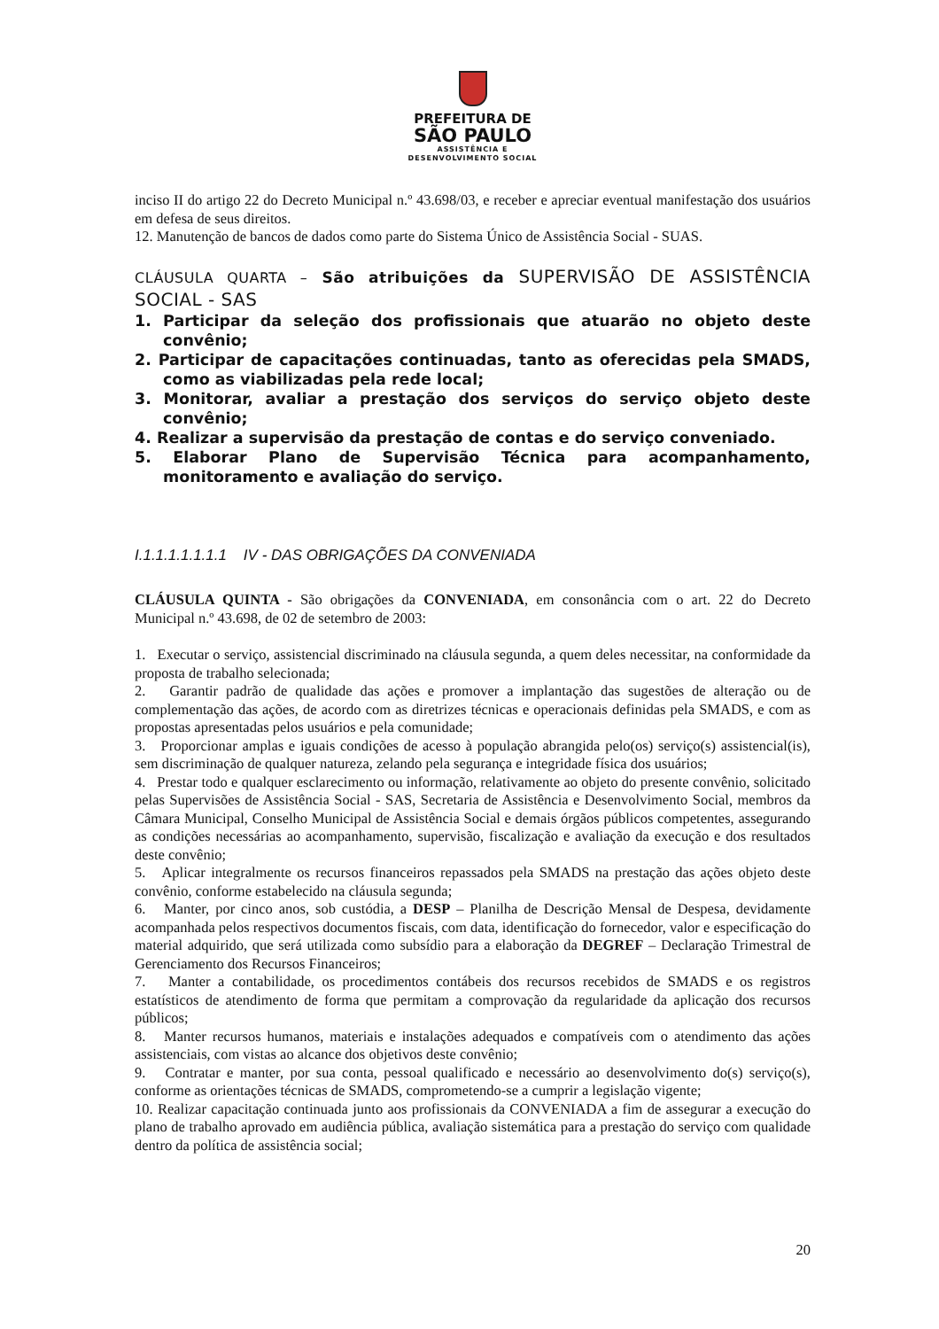PREFEITURA DE
SÃO PAULO
ASSISTÊNCIA E
DESENVOLVIMENTO SOCIAL
inciso II do artigo 22 do Decreto Municipal n.º 43.698/03, e receber e apreciar eventual manifestação dos usuários em defesa de seus direitos.
12. Manutenção de bancos de dados como parte do Sistema Único de Assistência Social - SUAS.
CLÁUSULA QUARTA – São atribuições da SUPERVISÃO DE ASSISTÊNCIA SOCIAL - SAS
1. Participar da seleção dos profissionais que atuarão no objeto deste convênio;
2. Participar de capacitações continuadas, tanto as oferecidas pela SMADS, como as viabilizadas pela rede local;
3. Monitorar, avaliar a prestação dos serviços do serviço objeto deste convênio;
4. Realizar a supervisão da prestação de contas e do serviço conveniado.
5. Elaborar Plano de Supervisão Técnica para acompanhamento, monitoramento e avaliação do serviço.
I.1.1.1.1.1.1.1 IV - DAS OBRIGAÇÕES DA CONVENIADA
CLÁUSULA QUINTA - São obrigações da CONVENIADA, em consonância com o art. 22 do Decreto Municipal n.º 43.698, de 02 de setembro de 2003:
1. Executar o serviço, assistencial discriminado na cláusula segunda, a quem deles necessitar, na conformidade da proposta de trabalho selecionada;
2. Garantir padrão de qualidade das ações e promover a implantação das sugestões de alteração ou de complementação das ações, de acordo com as diretrizes técnicas e operacionais definidas pela SMADS, e com as propostas apresentadas pelos usuários e pela comunidade;
3. Proporcionar amplas e iguais condições de acesso à população abrangida pelo(os) serviço(s) assistencial(is), sem discriminação de qualquer natureza, zelando pela segurança e integridade física dos usuários;
4. Prestar todo e qualquer esclarecimento ou informação, relativamente ao objeto do presente convênio, solicitado pelas Supervisões de Assistência Social - SAS, Secretaria de Assistência e Desenvolvimento Social, membros da Câmara Municipal, Conselho Municipal de Assistência Social e demais órgãos públicos competentes, assegurando as condições necessárias ao acompanhamento, supervisão, fiscalização e avaliação da execução e dos resultados deste convênio;
5. Aplicar integralmente os recursos financeiros repassados pela SMADS na prestação das ações objeto deste convênio, conforme estabelecido na cláusula segunda;
6. Manter, por cinco anos, sob custódia, a DESP – Planilha de Descrição Mensal de Despesa, devidamente acompanhada pelos respectivos documentos fiscais, com data, identificação do fornecedor, valor e especificação do material adquirido, que será utilizada como subsídio para a elaboração da DEGREF – Declaração Trimestral de Gerenciamento dos Recursos Financeiros;
7. Manter a contabilidade, os procedimentos contábeis dos recursos recebidos de SMADS e os registros estatísticos de atendimento de forma que permitam a comprovação da regularidade da aplicação dos recursos públicos;
8. Manter recursos humanos, materiais e instalações adequados e compatíveis com o atendimento das ações assistenciais, com vistas ao alcance dos objetivos deste convênio;
9. Contratar e manter, por sua conta, pessoal qualificado e necessário ao desenvolvimento do(s) serviço(s), conforme as orientações técnicas de SMADS, comprometendo-se a cumprir a legislação vigente;
10. Realizar capacitação continuada junto aos profissionais da CONVENIADA a fim de assegurar a execução do plano de trabalho aprovado em audiência pública, avaliação sistemática para a prestação do serviço com qualidade dentro da política de assistência social;
20